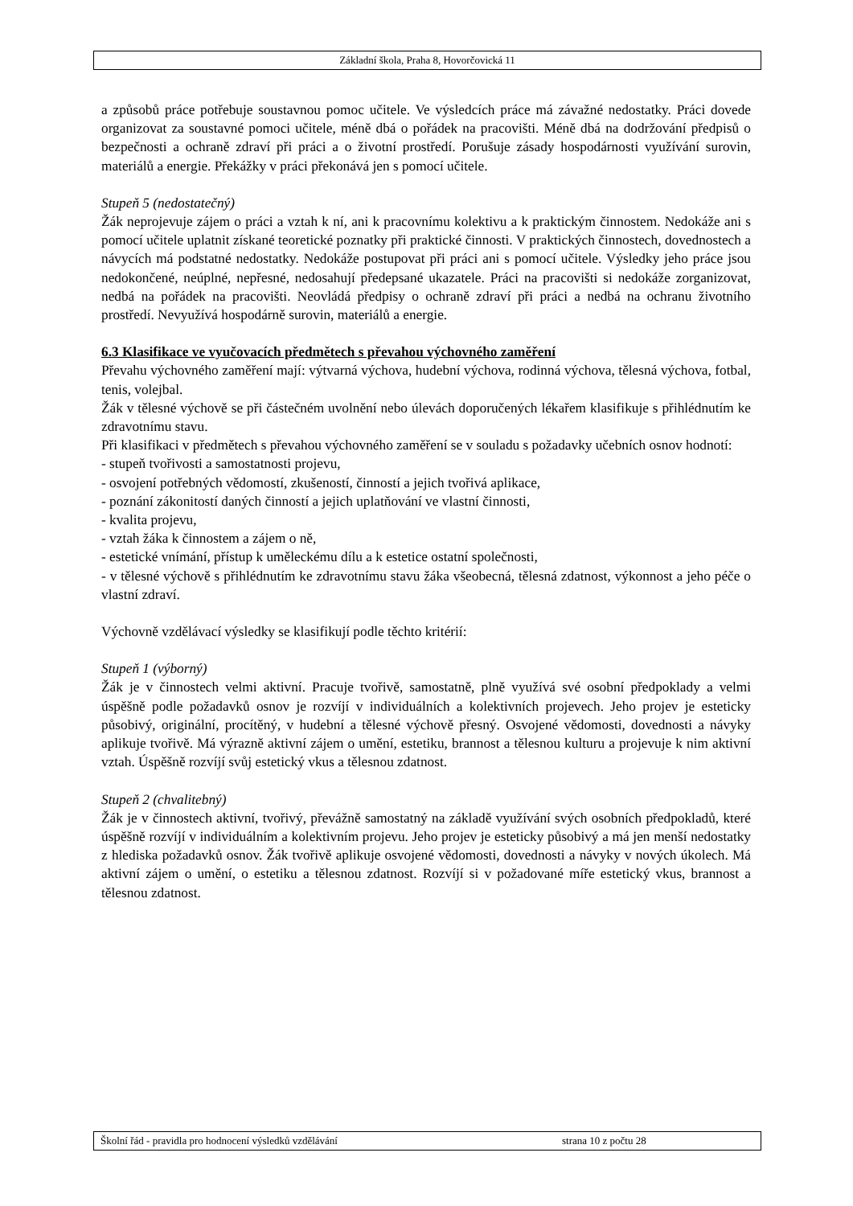Základní škola, Praha 8, Hovorčovická 11
a způsobů práce potřebuje soustavnou pomoc učitele. Ve výsledcích práce má závažné nedostatky. Práci dovede organizovat za soustavné pomoci učitele, méně dbá o pořádek na pracovišti. Méně dbá na dodržování předpisů o bezpečnosti a ochraně zdraví při práci a o životní prostředí. Porušuje zásady hospodárnosti využívání surovin, materiálů a energie. Překážky v práci překonává jen s pomocí učitele.
Stupeň 5 (nedostatečný)
Žák neprojevuje zájem o práci a vztah k ní, ani k pracovnímu kolektivu a k praktickým činnostem. Nedokáže ani s pomocí učitele uplatnit získané teoretické poznatky při praktické činnosti. V praktických činnostech, dovednostech a návycích má podstatné nedostatky. Nedokáže postupovat při práci ani s pomocí učitele. Výsledky jeho práce jsou nedokončené, neúplné, nepřesné, nedosahují předepsané ukazatele. Práci na pracovišti si nedokáže zorganizovat, nedbá na pořádek na pracovišti. Neovládá předpisy o ochraně zdraví při práci a nedbá na ochranu životního prostředí. Nevyužívá hospodárně surovin, materiálů a energie.
6.3 Klasifikace ve vyučovacích předmětech s převahou výchovného zaměření
Převahu výchovného zaměření mají: výtvarná výchova, hudební výchova, rodinná výchova, tělesná výchova, fotbal, tenis, volejbal.
Žák v tělesné výchově se při částečném uvolnění nebo úlevách doporučených lékařem klasifikuje s přihlédnutím ke zdravotnímu stavu.
Při klasifikaci v předmětech s převahou výchovného zaměření se v souladu s požadavky učebních osnov hodnotí:
- stupeň tvořivosti a samostatnosti projevu,
- osvojení potřebných vědomostí, zkušeností, činností a jejich tvořivá aplikace,
- poznání zákonitostí daných činností a jejich uplatňování ve vlastní činnosti,
- kvalita projevu,
- vztah žáka k činnostem a zájem o ně,
- estetické vnímání, přístup k uměleckému dílu a k estetice ostatní společnosti,
- v tělesné výchově s přihlédnutím ke zdravotnímu stavu žáka všeobecná, tělesná zdatnost, výkonnost a jeho péče o vlastní zdraví.
Výchovně vzdělávací výsledky se klasifikují podle těchto kritérií:
Stupeň 1 (výborný)
Žák je v činnostech velmi aktivní. Pracuje tvořivě, samostatně, plně využívá své osobní předpoklady a velmi úspěšně podle požadavků osnov je rozvíjí v individuálních a kolektivních projevech. Jeho projev je esteticky působivý, originální, procítěný, v hudební a tělesné výchově přesný. Osvojené vědomosti, dovednosti a návyky aplikuje tvořivě. Má výrazně aktivní zájem o umění, estetiku, brannost a tělesnou kulturu a projevuje k nim aktivní vztah. Úspěšně rozvíjí svůj estetický vkus a tělesnou zdatnost.
Stupeň 2 (chvalitebný)
Žák je v činnostech aktivní, tvořivý, převážně samostatný na základě využívání svých osobních předpokladů, které úspěšně rozvíjí v individuálním a kolektivním projevu. Jeho projev je esteticky působivý a má jen menší nedostatky z hlediska požadavků osnov. Žák tvořivě aplikuje osvojené vědomosti, dovednosti a návyky v nových úkolech. Má aktivní zájem o umění, o estetiku a tělesnou zdatnost. Rozvíjí si v požadované míře estetický vkus, brannost a tělesnou zdatnost.
Školní řád - pravidla pro hodnocení výsledků vzdělávání strana 10 z počtu 28